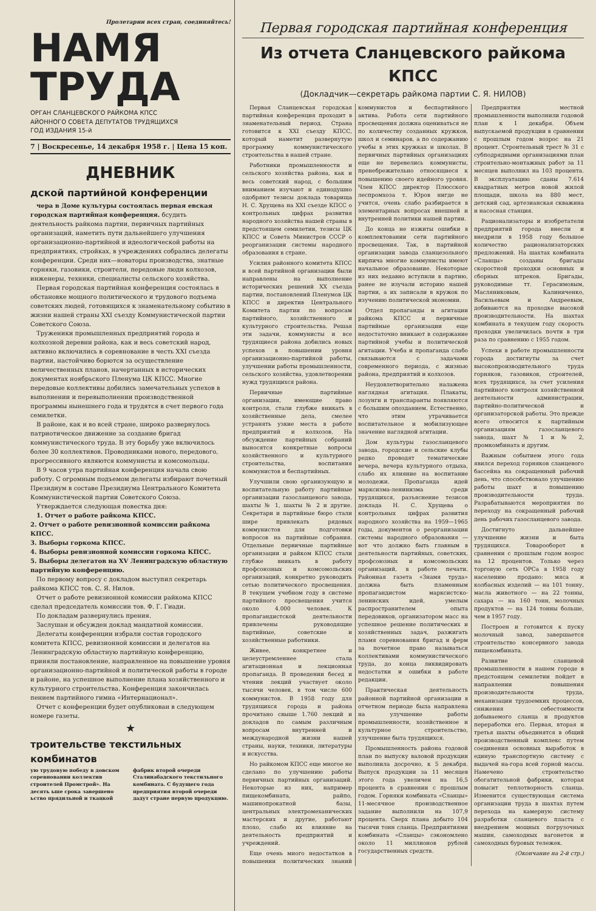Пролетарии всех стран, соединяйтесь!
НАМЯ
ТРУДА
ОРГАН СЛАНЦЕВСКОГО РАЙКОМА КПСС
АЙОННОГО СОВЕТА ДЕПУТАТОВ ТРУДЯЩИХСЯ
ГОД ИЗДАНИЯ 15-й
7 | Воскресенье, 14 декабря 1958 г. | Цена 15 коп.
ДНЕВНИК
дской партийной конференции
чера в Доме культуры состоялась первая евская городская партийная конференция. бсудить деятельность райкома партии, первичных партийных организаций, наметить пути дальнейшего улучшения организационно-партийной и идеологической работы на предприятиях, стройках, в учреждениях собрались делегаты конференции. Среди них—новаторы производства, знатные горняки, газовики, строители, передовые люди колхозов, инженеры, техники, специалисты сельского хозяйства.
Первая городская партийная конференция состоялась в обстановке мощного политического и трудового подъема советских людей, готовящихся к знаменательному событию в жизни нашей страны XXI съезду Коммунистической партии Советского Союза.
Труженики промышленных предприятий города и колхозной деревни района, как и весь советский народ, активно включились в соревнование в честь XXI съезда партии, настойчиво борются за осуществление величественных планов, начертанных в исторических документах ноябрьского Пленума ЦК КПСС. Многие передовые коллективы добились замечательных успехов в выполнении и перевыполнении производственной программы нынешнего года и трудятся в счет первого года семилетки.
В районе, как и во всей стране, широко развернулось патриотическое движение за создание бригад коммунистического труда. В эту борьбу уже включилось более 30 коллективов. Проводниками нового, передового, прогрессивного являются коммунисты и комсомольцы.
В 9 часов утра партийная конференция начала свою работу. С огромным подъемом делегаты избирают почетный Президиум в составе Президиума Центрального Комитета Коммунистической партии Советского Союза.
Утверждается следующая повестка дня:
1. Отчет о работе райкома КПСС.
2. Отчет о работе ревизионной комиссии райкома КПСС.
3. Выборы горкома КПСС.
4. Выборы ревизионной комиссии горкома КПСС.
5. Выборы делегатов на XV Ленинградскую областную партийную конференцию.
По первому вопросу с докладом выступил секретарь райкома КПСС тов. С. Я. Нилов.
Отчет о работе ревизионной комиссии райкома КПСС сделал председатель комиссии тов. Ф. Г. Гиади.
По докладам развернулись прения.
Заслушан и обсужден доклад мандатной комиссии.
Делегаты конференции избрали состав городского комитета КПСС, ревизионной комиссии и делегатов на Ленинградскую областную партийную конференцию, приняли постановление, направленное на повышение уровня организационно-партийной и политической работы в городе и районе, на успешное выполнение плана хозяйственного и культурного строительства. Конференция закончилась пением партийного гимна «Интернационал».
Отчет с конференции будет опубликован в следующем номере газеты.
★
троительстве текстильных комбинатов
ую трудовую победу в довском соревновании коллектив строителей Промстрой». На десять ьше срока завершено ьство прядильной и ткацкой фабрик второй очереди Сталинабадского текстильного комбината. С будущего года предприятия второй очереди дадут стране первую продукцию.
Первая городская партийная конференция
Из отчета Сланцевского райкома КПСС
(Докладчик—секретарь райкома партии С. Я. НИЛОВ)
Первая Сланцевская городская партийная конференция проходит в знаменательный период. Страна готовится к XXI съезду КПСС, который наметит развернутую программу коммунистического строительства в нашей стране.
Работники промышленности и сельского хозяйства района, как и весь советский народ, с большим вниманием изучают и единодушно одобряют тезисы доклада товарища Н. С. Хрущева на XXI съезде КПСС о контрольных цифрах развития народного хозяйства нашей страны в предстоящем семилетии, тезисы ЦК КПСС и Совета Министров СССР о реорганизации системы народного образования в стране.
Усилия районного комитета КПСС и всей партийной организации были направлены на выполнение исторических решений XX съезда партии, постановлений Пленумов ЦК КПСС и директив Центрального Комитета партии по вопросам партийного, хозяйственного и культурного строительства. Решая эти задачи, коммунисты и все трудящиеся района добились новых успехов в повышении уровня организационно-партийной работы, улучшении работы промышленности, сельского хозяйства, удовлетворении нужд трудящихся района.
Первичные партийные организации, имеющие право контроля, стали глубже вникать в хозяйственные дела, смелее устранять узкие места в работе предприятий и колхозов. На обсуждение партийных собраний выносятся конкретные вопросы хозяйственного и культурного строительства, воспитания коммунистов и беспартийных.
Улучшили свою организующую и воспитательную работу партийные организации газосланцевого завода, шахты № 1, шахты № 2 и другие. Секретари и партийные бюро стали шире привлекать рядовых коммунистов для подготовки вопросов на партийные собрания. Отдельные первичные партийные организации и райком КПСС стали глубже вникать в работу профсоюзных и комсомольских организаций, конкретно руководить сетью политического просвещения. В текущем учебном году в системе партийного просвещения учится около 4.000 человек. К пропагандистской деятельности привлечены руководящие партийные, советские и хозяйственные работники.
Живее, конкретнее и целеустремленнее стала агитационная и лекционная пропаганда. В проведении бесед и чтении лекций участвует около тысячи человек, в том числе 600 коммунистов. В 1958 году для трудящихся города и района прочитано свыше 1.760 лекций и докладов по самым различным вопросам внутренней и международной жизни нашей страны, науки, техники, литературы и искусства.
Но райкомом КПСС еще многое не сделано по улучшению работы первичных партийных организаций. Некоторые из них, например пищекомбината, райпо, машинопрокатной базы, центральных электромеханических мастерских и другие, работают плохо, слабо их влияние на деятельность предприятий и учреждений.
Еще очень много недостатков в повышении политических знаний коммунистов и беспартийного актива. Работа сети партийного просвещения должна оцениваться не по количеству созданных кружков, школ и семинаров, а по содержанию учебы в этих кружках и школах. В первичных партийных организациях еще не перевелись коммунисты, пренебрежительно относящиеся к повышению своего идейного уровня. Член КПСС директор Плюсского леспромхоза т. Юров нигде не учится, очень слабо разбирается в элементарных вопросах внешней и внутренней политики нашей партии.
До конца не изжиты ошибки в комплектовании сети партийного просвещения. Так, в партийной организации завода сланцезольного кирпича многие коммунисты имеют начальное образование. Некоторые из них недавно вступили в партию, ранее не изучали историю нашей партии, а их записали в кружок по изучению политической экономии.
Отдел пропаганды и агитации райкома КПСС и первичные партийные организации еще недостаточно вникают в содержание партийной учебы и политической агитации. Учеба и пропаганда слабо связываются с задачами современного периода, с жизнью района, предприятий и колхозов.
Неудовлетворительно налажена наглядная агитация. Плакаты, лозунги и транспаранты появляются с большим опозданием. Естественно, что этим утрачивается воспитательное и мобилизующее значение наглядной агитации.
Дом культуры газосланцевого завода, городские и сельские клубы редко проводят тематические вечера, вечера культурного отдыха, слабо их влияние на воспитание молодежи. Пропаганда идей марксизма-ленинизма среди трудящихся, разъяснение тезисов доклада Н. С. Хрущева о контрольных цифрах развития народного хозяйства на 1959—1965 годы, документов о реорганизации системы народного образования — вот что должно быть главным в деятельности партийных, советских, профсоюзных и комсомольских организаций, в работе печати. Районная газета «Знамя труда» должна быть пламенным пропагандистом марксистско-ленинских идей, умелым распространителем опыта передовиков, организатором масс на успешное решение политических и хозяйственных задач, разжигать пламя соревнования бригад и ферм за почетное право называться коллективами коммунистического труда, до конца ликвидировать недостатки и ошибки в работе редакции.
Практическая деятельность районной партийной организации в отчетном периоде была направлена на улучшение работы промышленности, хозяйственное и культурное строительство, улучшение быта трудящихся.
Промышленность района годовой план по выпуску валовой продукции выполнила досрочно, к 5 декабря. Выпуск продукции за 11 месяцев этого года увеличен на 16,5 процента в сравнении с прошлым годом. Горняки комбината «Сланцы» 11-месячное производственное задание выполнили на 107,9 процента. Сверх плана добыто 104 тысячи тонн сланца. Предприятиями комбината «Сланцы» сэкономлено около 11 миллионов рублей государственных средств.
Предприятия местной промышленности выполнили годовой план к 1 декабря. Объем выпускаемой продукции в сравнении с прошлым годом возрос на 21 процент. Строительный трест № 31 с субподрядными организациями план строительно-монтажных работ за 11 месяцев выполнил на 103 процента. В эксплуатацию сданы 7.614 квадратных метров новой жилой площади, школа на 880 мест, детский сад, артезианская скважина и насосная станция.
Рационализаторы и изобретатели предприятий города внесли и внедрили в 1958 году большое количество рационализаторских предложений. На шахтах комбината «Сланцы» созданы бригады скоростной проходки основных и сборных штреков. Бригады, руководимые тт. Герасимовым, Масляниковым, Калиниченко, Васильевым и Андреевым, добиваются на проходке высокой производительности. На шахтах комбината в текущем году скорость проходки увеличилась почти в три раза по сравнению с 1955 годом.
Успехи в работе промышленности города достигнуты за счет высокопроизводительного труда горняков, газовиков, строителей, всех трудящихся, за счет усиления партийного контроля хозяйственной деятельности администрации, партийно-политической и организаторской работы. Это прежде всего относится к партийным организациям газосланцевого завода, шахт № 1 и № 2, промкомбината и другим.
Важным событием этого года явился переход горняков сланцевого бассейна на сокращенный рабочий день, что способствовало улучшению работы шахт и повышению производительности труда. Разрабатываются мероприятия по переходу на сокращенный рабочий день рабочих газосланцевого завода.
Достигнуто дальнейшее улучшение жизни и быта трудящихся. Товарооборот в сравнении с прошлым годом возрос на 12 процентов. Только через торговую сеть ОРСа в 1958 году населению продано: мяса и колбасных изделий — на 101 тонну, масла животного — на 22 тонны, сахара — на 160 тонн, молочных продуктов — на 124 тонны больше, чем в 1957 году.
Построен и готовится к пуску молочный завод, завершается строительство консервного завода пищекомбината.
Развитие сланцевой промышленности в нашем городе в предстоящем семилетии пойдет в направлении повышения производительности труда, механизации трудоемких процессов, снижения себестоимости добываемого сланца и продуктов переработки его. Первая, вторая и третья шахты объединятся в общий производственный комплекс путем соединения основных выработок в единую транспортную систему с выдачей на-гора всей горной массы. Намечено строительство обогатительной фабрики, которая повысит теплотворность сланца. Изменится существующая система организации труда в шахтах путем перехода на камерную систему разработки сланцевого пласта с внедрением мощных погрузочных машин, самоходных вагонеток и самоходных буровых тележек.
(Окончание на 2-й стр.)